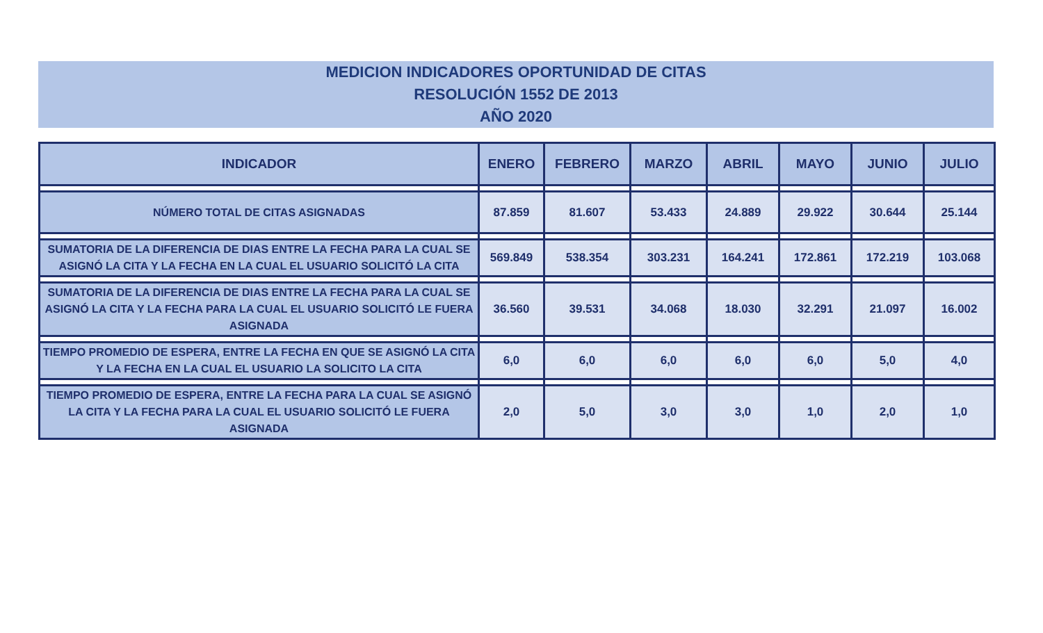MEDICION INDICADORES OPORTUNIDAD DE CITAS
RESOLUCIÓN 1552 DE 2013
AÑO 2020
| INDICADOR | ENERO | FEBRERO | MARZO | ABRIL | MAYO | JUNIO | JULIO |
| --- | --- | --- | --- | --- | --- | --- | --- |
| NÚMERO TOTAL DE CITAS ASIGNADAS | 87.859 | 81.607 | 53.433 | 24.889 | 29.922 | 30.644 | 25.144 |
| SUMATORIA DE LA DIFERENCIA DE DIAS ENTRE LA FECHA PARA LA CUAL SE ASIGNÓ LA CITA Y LA FECHA EN LA CUAL EL USUARIO SOLICITÓ LA CITA | 569.849 | 538.354 | 303.231 | 164.241 | 172.861 | 172.219 | 103.068 |
| SUMATORIA DE LA DIFERENCIA DE DIAS ENTRE LA FECHA PARA LA CUAL SE ASIGNÓ LA CITA Y LA FECHA PARA LA CUAL EL USUARIO SOLICITÓ LE FUERA ASIGNADA | 36.560 | 39.531 | 34.068 | 18.030 | 32.291 | 21.097 | 16.002 |
| TIEMPO PROMEDIO DE ESPERA, ENTRE LA FECHA EN QUE SE ASIGNÓ LA CITA Y LA FECHA EN LA CUAL EL USUARIO LA SOLICITO LA CITA | 6,0 | 6,0 | 6,0 | 6,0 | 6,0 | 5,0 | 4,0 |
| TIEMPO PROMEDIO DE ESPERA, ENTRE LA FECHA PARA LA CUAL SE ASIGNÓ LA CITA Y LA FECHA PARA LA CUAL EL USUARIO SOLICITÓ LE FUERA ASIGNADA | 2,0 | 5,0 | 3,0 | 3,0 | 1,0 | 2,0 | 1,0 |